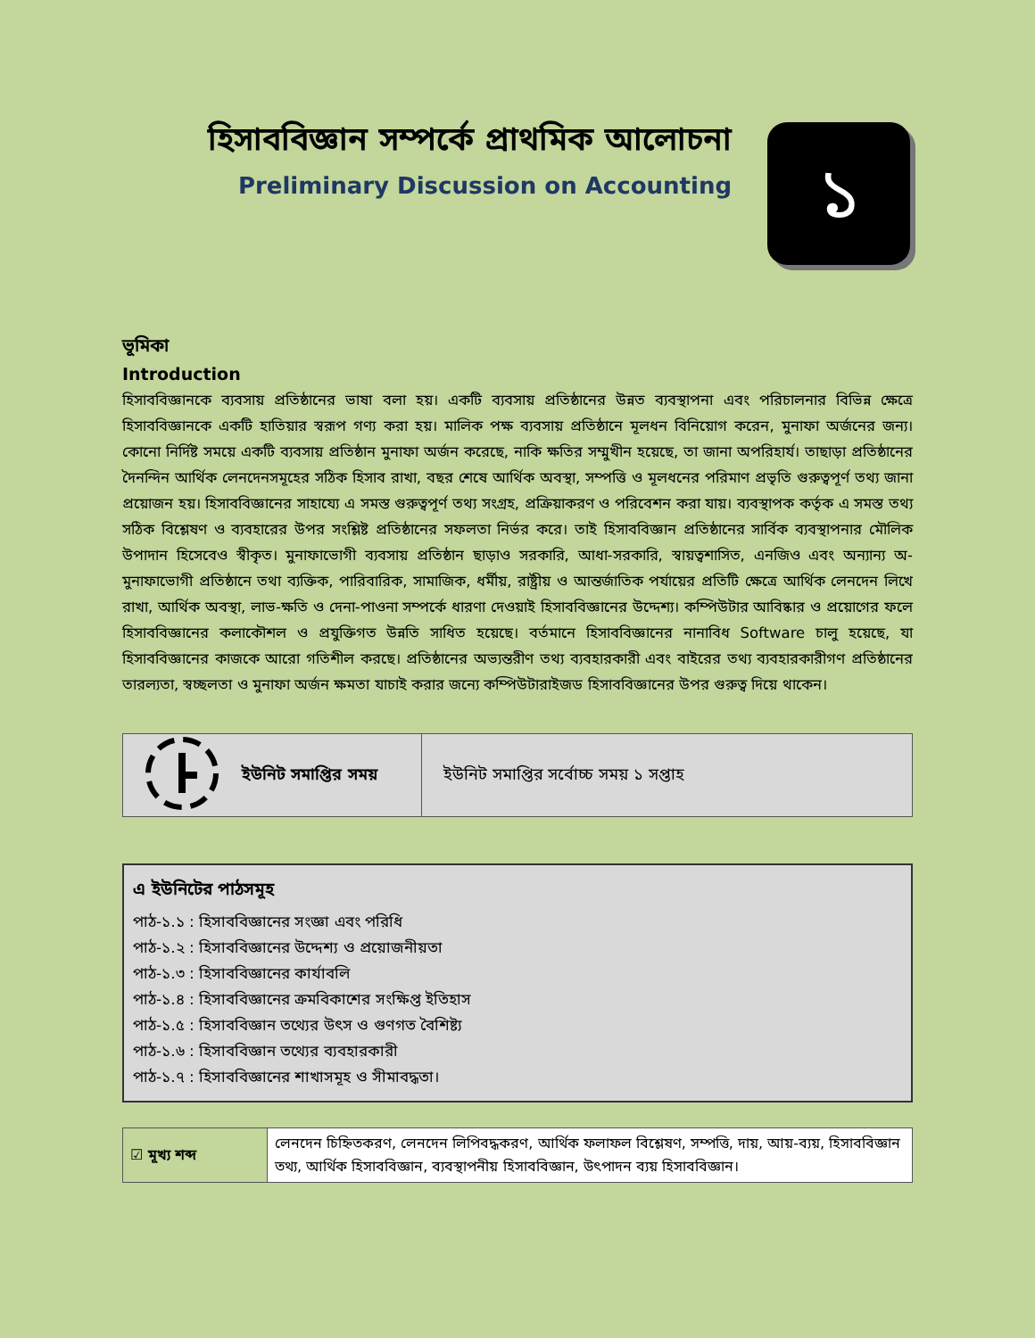হিসাববিজ্ঞান সম্পর্কে প্রাথমিক আলোচনা
Preliminary Discussion on Accounting
১
ভূমিকা
Introduction
হিসাববিজ্ঞানকে ব্যবসায় প্রতিষ্ঠানের ভাষা বলা হয়। একটি ব্যবসায় প্রতিষ্ঠানের উন্নত ব্যবস্থাপনা এবং পরিচালনার বিভিন্ন ক্ষেত্রে হিসাববিজ্ঞানকে একটি হাতিয়ার স্বরূপ গণ্য করা হয়। মালিক পক্ষ ব্যবসায় প্রতিষ্ঠানে মূলধন বিনিয়োগ করেন, মুনাফা অর্জনের জন্য। কোনো নির্দিষ্ট সময়ে একটি ব্যবসায় প্রতিষ্ঠান মুনাফা অর্জন করেছে, নাকি ক্ষতির সম্মুখীন হয়েছে, তা জানা অপরিহার্য। তাছাড়া প্রতিষ্ঠানের দৈনন্দিন আর্থিক লেনদেনসমূহের সঠিক হিসাব রাখা, বছর শেষে আর্থিক অবস্থা, সম্পত্তি ও মূলধনের পরিমাণ প্রভৃতি গুরুত্বপূর্ণ তথ্য জানা প্রয়োজন হয়। হিসাববিজ্ঞানের সাহায্যে এ সমস্ত গুরুত্বপূর্ণ তথ্য সংগ্রহ, প্রক্রিয়াকরণ ও পরিবেশন করা যায়। ব্যবস্থাপক কর্তৃক এ সমস্ত তথ্য সঠিক বিশ্লেষণ ও ব্যবহারের উপর সংশ্লিষ্ট প্রতিষ্ঠানের সফলতা নির্ভর করে। তাই হিসাববিজ্ঞান প্রতিষ্ঠানের সার্বিক ব্যবস্থাপনার মৌলিক উপাদান হিসেবেও স্বীকৃত। মুনাফাভোগী ব্যবসায় প্রতিষ্ঠান ছাড়াও সরকারি, আধা-সরকারি, স্বায়ত্বশাসিত, এনজিও এবং অন্যান্য অ-মুনাফাভোগী প্রতিষ্ঠানে তথা ব্যক্তিক, পারিবারিক, সামাজিক, ধর্মীয়, রাষ্ট্রীয় ও আন্তর্জাতিক পর্যায়ের প্রতিটি ক্ষেত্রে আর্থিক লেনদেন লিখে রাখা, আর্থিক অবস্থা, লাভ-ক্ষতি ও দেনা-পাওনা সম্পর্কে ধারণা দেওয়াই হিসাববিজ্ঞানের উদ্দেশ্য। কম্পিউটার আবিষ্কার ও প্রয়োগের ফলে হিসাববিজ্ঞানের কলাকৌশল ও প্রযুক্তিগত উন্নতি সাধিত হয়েছে। বর্তমানে হিসাববিজ্ঞানের নানাবিধ Software চালু হয়েছে, যা হিসাববিজ্ঞানের কাজকে আরো গতিশীল করছে। প্রতিষ্ঠানের অভ্যন্তরীণ তথ্য ব্যবহারকারী এবং বাইরের তথ্য ব্যবহারকারীগণ প্রতিষ্ঠানের তারল্যতা, স্বচ্ছলতা ও মুনাফা অর্জন ক্ষমতা যাচাই করার জন্যে কম্পিউটারাইজড হিসাববিজ্ঞানের উপর গুরুত্ব দিয়ে থাকেন।
| | ইউনিট সমাপ্তির সময় | ইউনিট সমাপ্তির সর্বোচ্চ সময় ১ সপ্তাহ |
এ ইউনিটের পাঠসমূহ
পাঠ-১.১ : হিসাববিজ্ঞানের সংজ্ঞা এবং পরিধি
পাঠ-১.২ : হিসাববিজ্ঞানের উদ্দেশ্য ও প্রয়োজনীয়তা
পাঠ-১.৩ : হিসাববিজ্ঞানের কার্যাবলি
পাঠ-১.৪ : হিসাববিজ্ঞানের ক্রমবিকাশের সংক্ষিপ্ত ইতিহাস
পাঠ-১.৫ : হিসাববিজ্ঞান তথ্যের উৎস ও গুণগত বৈশিষ্ট্য
পাঠ-১.৬ : হিসাববিজ্ঞান তথ্যের ব্যবহারকারী
পাঠ-১.৭ : হিসাববিজ্ঞানের শাখাসমূহ ও সীমাবদ্ধতা।
| ☑ মূখ্য শব্দ | লেনদেন চিহ্নিতকরণ, লেনদেন লিপিবদ্ধকরণ, আর্থিক ফলাফল বিশ্লেষণ, সম্পত্তি, দায়, আয়-ব্যয়, হিসাববিজ্ঞান তথ্য, আর্থিক হিসাববিজ্ঞান, ব্যবস্থাপনীয় হিসাববিজ্ঞান, উৎপাদন ব্যয় হিসাববিজ্ঞান। |